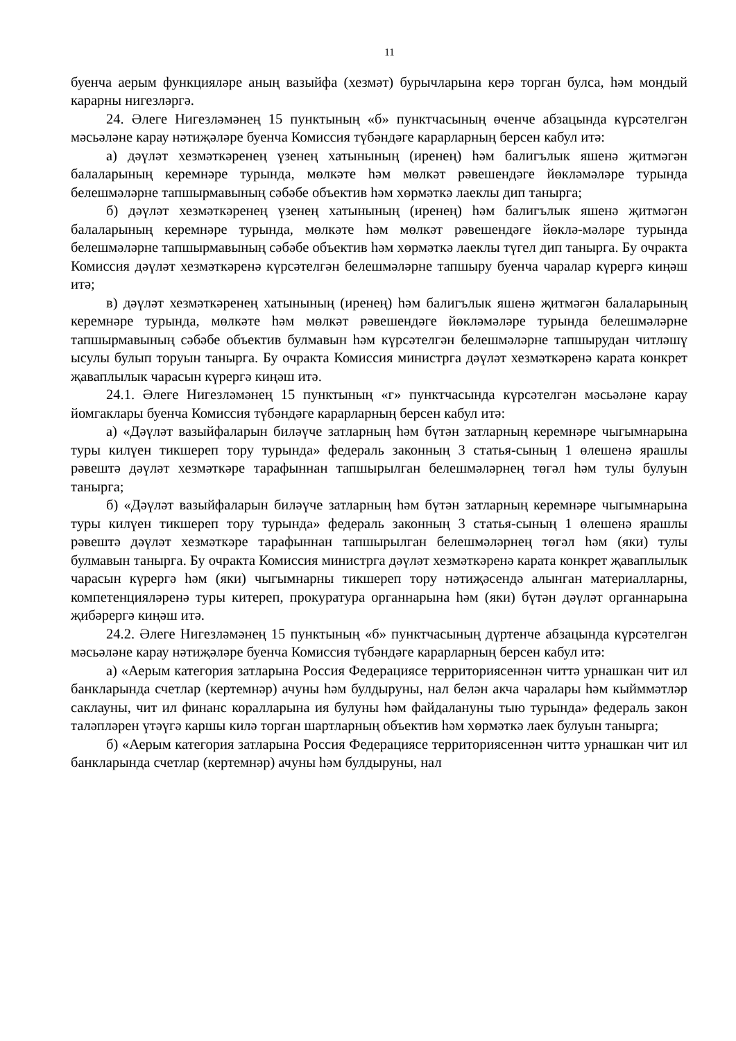11
буенча аерым функцияләре аның вазыйфа (хезмәт) бурычларына керә торган булса, һәм мондый карарны нигезләргә.
24. Әлеге Нигезләмәнең 15 пунктының «б» пунктчасының өченче абзацында күрсәтелгән мәсьәләне карау нәтиҗәләре буенча Комиссия түбәндәге карарларның берсен кабул итә:
а) дәүләт хезмәткәренең үзенең хатынының (иренең) һәм балигълык яшенә җитмәгән балаларының керемнәре турында, мөлкәте һәм мөлкәт рәвешендәге йөкләмәләре турында белешмәләрне тапшырмавының сәбәбе объектив һәм хөрмәткә лаеклы дип танырга;
б) дәүләт хезмәткәренең үзенең хатынының (иренең) һәм балигълык яшенә җитмәгән балаларының керемнәре турында, мөлкәте һәм мөлкәт рәвешендәге йөклә-мәләре турында белешмәләрне тапшырмавының сәбәбе объектив һәм хөрмәткә лаеклы түгел дип танырга. Бу очракта Комиссия дәүләт хезмәткәренә күрсәтелгән белешмәләрне тапшыру буенча чаралар күрергә киңәш итә;
в) дәүләт хезмәткәренең хатынының (иренең) һәм балигълык яшенә җитмәгән балаларының керемнәре турында, мөлкәте һәм мөлкәт рәвешендәге йөкләмәләре турында белешмәләрне тапшырмавының сәбәбе объектив булмавын һәм күрсәтелгән белешмәләрне тапшырудан читләшү ысулы булып торуын танырга. Бу очракта Комиссия министрга дәүләт хезмәткәренә карата конкрет җаваплылык чарасын күрергә киңәш итә.
24.1. Әлеге Нигезләмәнең 15 пунктының «г» пунктчасында күрсәтелгән мәсьәләне карау йомгаклары буенча Комиссия түбәндәге карарларның берсен кабул итә:
а) «Дәүләт вазыйфаларын биләүче затларның һәм бүтән затларның керемнәре чыгымнарына туры килүен тикшереп тору турында» федераль законның 3 статья-сының 1 өлешенә ярашлы рәвештә дәүләт хезмәткәре тарафыннан тапшырылган белешмәләрнең төгәл һәм тулы булуын танырга;
б) «Дәүләт вазыйфаларын биләүче затларның һәм бүтән затларның керемнәре чыгымнарына туры килүен тикшереп тору турында» федераль законның 3 статья-сының 1 өлешенә ярашлы рәвештә дәүләт хезмәткәре тарафыннан тапшырылган белешмәләрнең төгәл һәм (яки) тулы булмавын танырга. Бу очракта Комиссия министрга дәүләт хезмәткәренә карата конкрет җаваплылык чарасын күрергә һәм (яки) чыгымнарны тикшереп тору нәтиҗәсендә алынган материалларны, компетенцияләренә туры китереп, прокуратура органнарына һәм (яки) бүтән дәүләт органнарына җибәрергә киңәш итә.
24.2. Әлеге Нигезләмәнең 15 пунктының «б» пунктчасының дүртенче абзацында күрсәтелгән мәсьәләне карау нәтиҗәләре буенча Комиссия түбәндәге карарларның берсен кабул итә:
а) «Аерым категория затларына Россия Федерациясе территориясеннән читтә урнашкан чит ил банкларында счетлар (кертемнәр) ачуны һәм булдыруны, нал белән акча чаралары һәм кыйммәтләр саклауны, чит ил финанс коралларына ия булуны һәм файдалануны тыю турында» федераль закон таләпләрен үтәүгә каршы килә торган шартларның объектив һәм хөрмәткә лаек булуын танырга;
б) «Аерым категория затларына Россия Федерациясе территориясеннән читтә урнашкан чит ил банкларында счетлар (кертемнәр) ачуны һәм булдыруны, нал